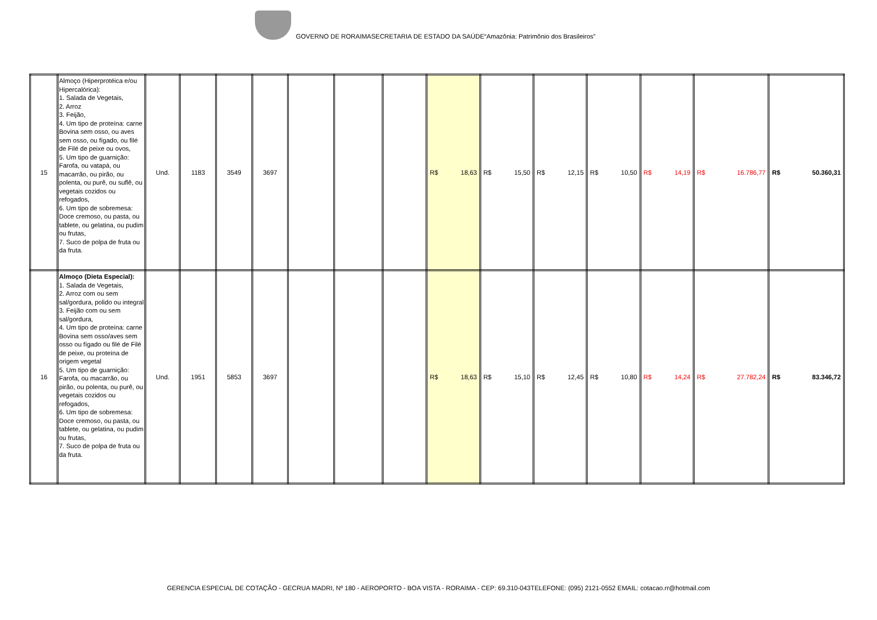GOVERNO DE RORAIMASECRETARIA DE ESTADO DA SAÚDE“Amazônia: Patrimônio dos Brasileiros”
| 15 | Almoço (Hiperprotéica e/ou Hipercalórica): 1. Salada de Vegetais, 2. Arroz 3. Feijão, 4. Um tipo de proteína: carne Bovina sem osso, ou aves sem osso, ou fígado, ou filé de Filé de peixe ou ovos, 5. Um tipo de guarnição: Farofa, ou vatapá, ou macarrão, ou pirão, ou polenta, ou purê, ou suflê, ou vegetais cozidos ou refogados, 6. Um tipo de sobremesa: Doce cremoso, ou pasta, ou tablete, ou gelatina, ou pudim ou frutas, 7. Suco de polpa de fruta ou da fruta. | Und. | 1183 | 3549 | 3697 | | | | R$ 18,63 | R$ 15,50 | R$ 12,15 | R$ 10,50 | R$ 14,19 | R$ 16.786,77 | R$ 50.360,31 |
| 16 | Almoço (Dieta Especial): 1. Salada de Vegetais, 2. Arroz com ou sem sal/gordura, polido ou integral 3. Feijão com ou sem sal/gordura, 4. Um tipo de proteína: carne Bovina sem osso/aves sem osso ou fígado ou filé de Filé de peixe, ou proteína de origem vegetal 5. Um tipo de guarnição: Farofa, ou macarrão, ou pirão, ou polenta, ou purê, ou vegetais cozidos ou refogados, 6. Um tipo de sobremesa: Doce cremoso, ou pasta, ou tablete, ou gelatina, ou pudim ou frutas, 7. Suco de polpa de fruta ou da fruta. | Und. | 1951 | 5853 | 3697 | | | | R$ 18,63 | R$ 15,10 | R$ 12,45 | R$ 10,80 | R$ 14,24 | R$ 27.782,24 | R$ 83.346,72 |
GERENCIA ESPECIAL DE COTAÇÃO - GECRUA MADRI, Nº 180 - AEROPORTO - BOA VISTA - RORAIMA - CEP: 69.310-043TELEFONE: (095) 2121-0552 EMAIL: cotacao.rr@hotmail.com